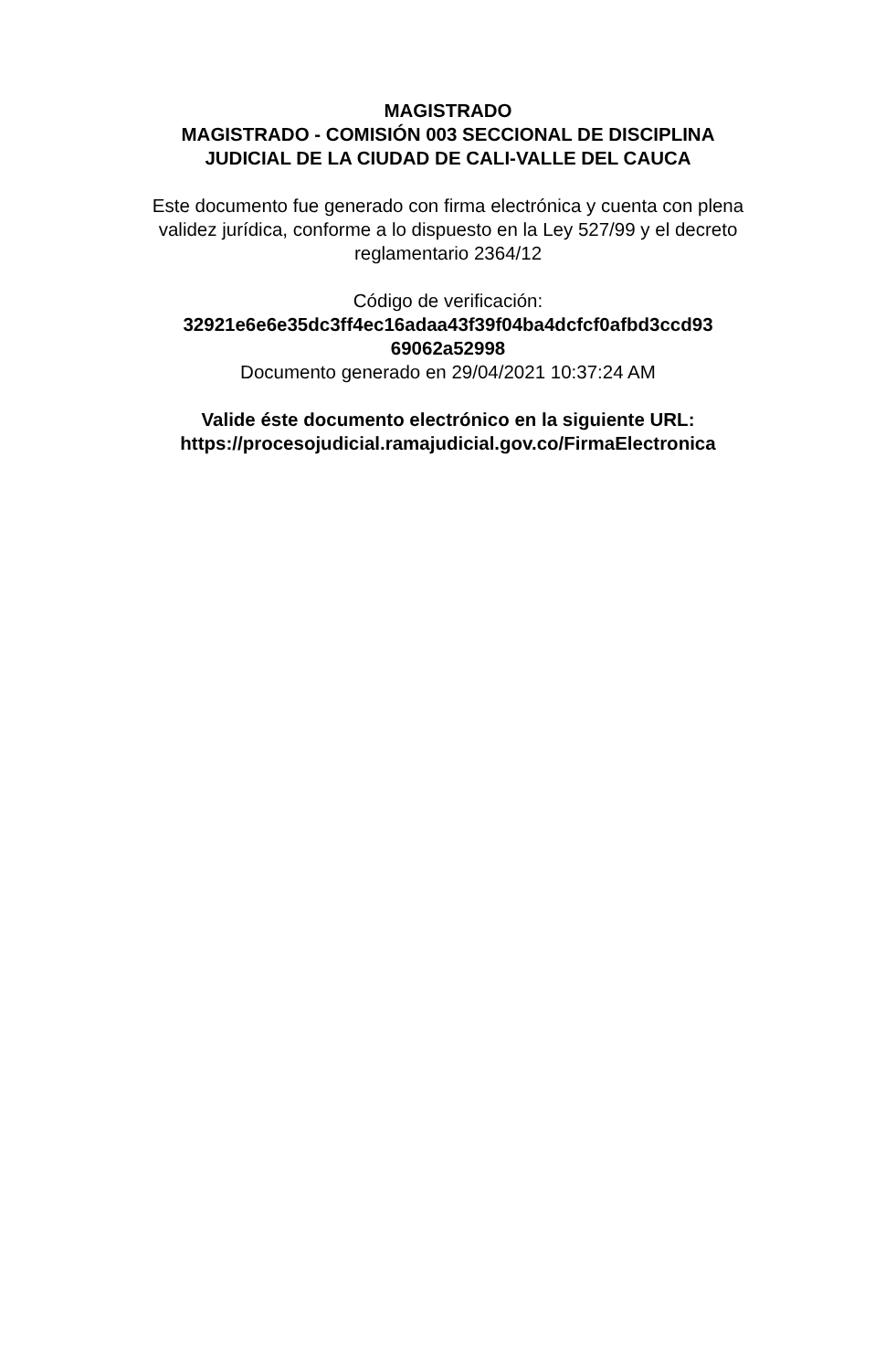MAGISTRADO
MAGISTRADO - COMISIÓN 003 SECCIONAL DE DISCIPLINA JUDICIAL DE LA CIUDAD DE CALI-VALLE DEL CAUCA
Este documento fue generado con firma electrónica y cuenta con plena validez jurídica, conforme a lo dispuesto en la Ley 527/99 y el decreto reglamentario 2364/12
Código de verificación:
32921e6e6e35dc3ff4ec16adaa43f39f04ba4dcfcf0afbd3ccd93
69062a52998
Documento generado en 29/04/2021 10:37:24 AM
Valide éste documento electrónico en la siguiente URL:
https://procesojudicial.ramajudicial.gov.co/FirmaElectronica